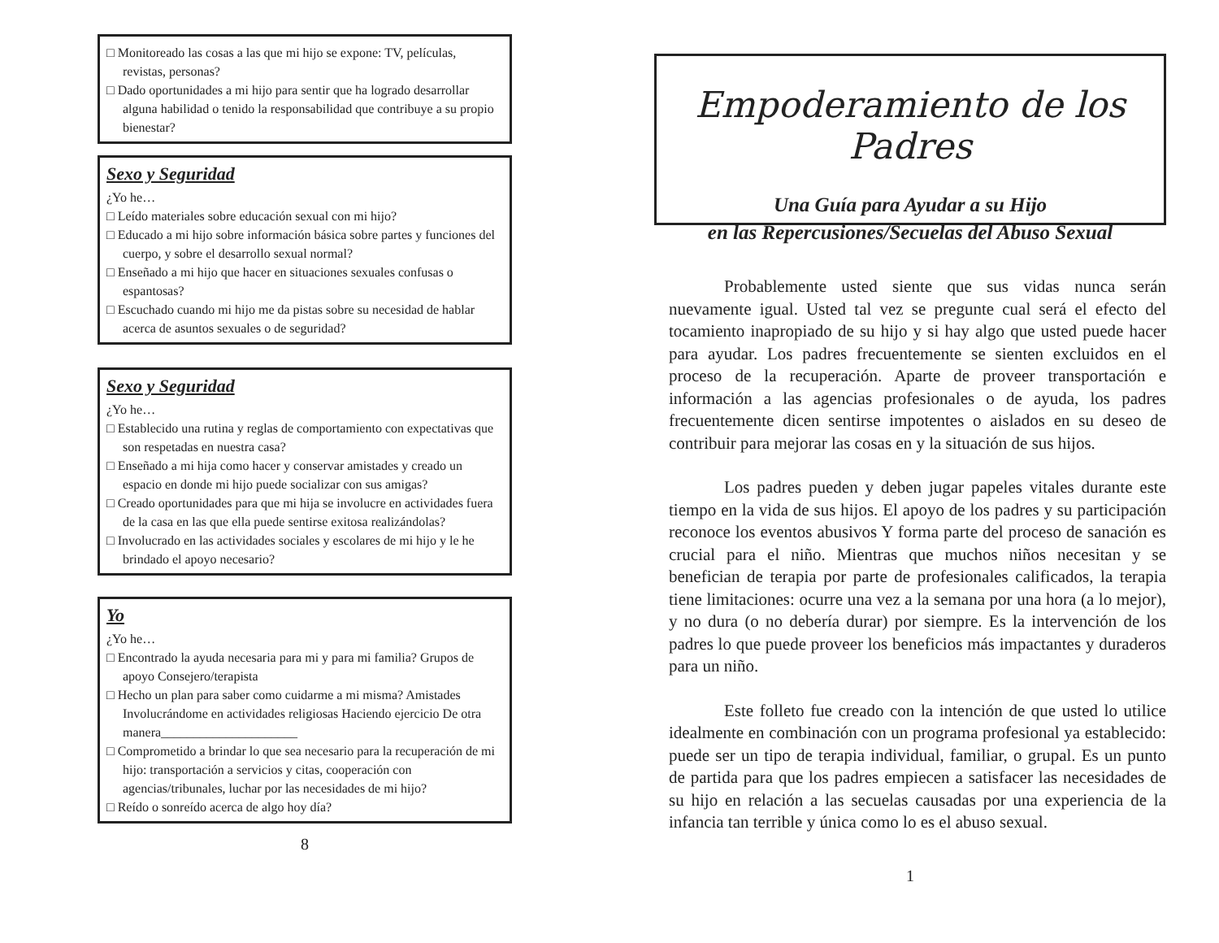□ Monitoreado las cosas a las que mi hijo se expone: TV, películas, revistas, personas?
□ Dado oportunidades a mi hijo para sentir que ha logrado desarrollar alguna habilidad o tenido la responsabilidad que contribuye a su propio bienestar?
Sexo y Seguridad
¿Yo he…
□ Leído materiales sobre educación sexual con mi hijo?
□ Educado a mi hijo sobre información básica sobre partes y funciones del cuerpo, y sobre el desarrollo sexual normal?
□ Enseñado a mi hijo que hacer en situaciones sexuales confusas o espantosas?
□ Escuchado cuando mi hijo me da pistas sobre su necesidad de hablar acerca de asuntos sexuales o de seguridad?
Sexo y Seguridad
¿Yo he…
□ Establecido una rutina y reglas de comportamiento con expectativas que son respetadas en nuestra casa?
□ Enseñado a mi hija como hacer y conservar amistades y creado un espacio en donde mi hijo puede socializar con sus amigas?
□ Creado oportunidades para que mi hija se involucre en actividades fuera de la casa en las que ella puede sentirse exitosa realizándolas?
□ Involucrado en las actividades sociales y escolares de mi hijo y le he brindado el apoyo necesario?
Yo
¿Yo he…
□ Encontrado la ayuda necesaria para mi y para mi familia? Grupos de apoyo Consejero/terapista
□ Hecho un plan para saber como cuidarme a mi misma? Amistades Involucrándome en actividades religiosas Haciendo ejercicio De otra manera_____________________
□ Comprometido a brindar lo que sea necesario para la recuperación de mi hijo: transportación a servicios y citas, cooperación con agencias/tribunales, luchar por las necesidades de mi hijo?
□ Reído o sonreído acerca de algo hoy día?
8
Empoderamiento de los Padres
Una Guía para Ayudar a su Hijo
en las Repercusiones/Secuelas del Abuso Sexual
Probablemente usted siente que sus vidas nunca serán nuevamente igual. Usted tal vez se pregunte cual será el efecto del tocamiento inapropiado de su hijo y si hay algo que usted puede hacer para ayudar. Los padres frecuentemente se sienten excluidos en el proceso de la recuperación. Aparte de proveer transportación e información a las agencias profesionales o de ayuda, los padres frecuentemente dicen sentirse impotentes o aislados en su deseo de contribuir para mejorar las cosas en y la situación de sus hijos.
Los padres pueden y deben jugar papeles vitales durante este tiempo en la vida de sus hijos. El apoyo de los padres y su participación reconoce los eventos abusivos Y forma parte del proceso de sanación es crucial para el niño. Mientras que muchos niños necesitan y se benefician de terapia por parte de profesionales calificados, la terapia tiene limitaciones: ocurre una vez a la semana por una hora (a lo mejor), y no dura (o no debería durar) por siempre. Es la intervención de los padres lo que puede proveer los beneficios más impactantes y duraderos para un niño.
Este folleto fue creado con la intención de que usted lo utilice idealmente en combinación con un programa profesional ya establecido: puede ser un tipo de terapia individual, familiar, o grupal. Es un punto de partida para que los padres empiecen a satisfacer las necesidades de su hijo en relación a las secuelas causadas por una experiencia de la infancia tan terrible y única como lo es el abuso sexual.
1